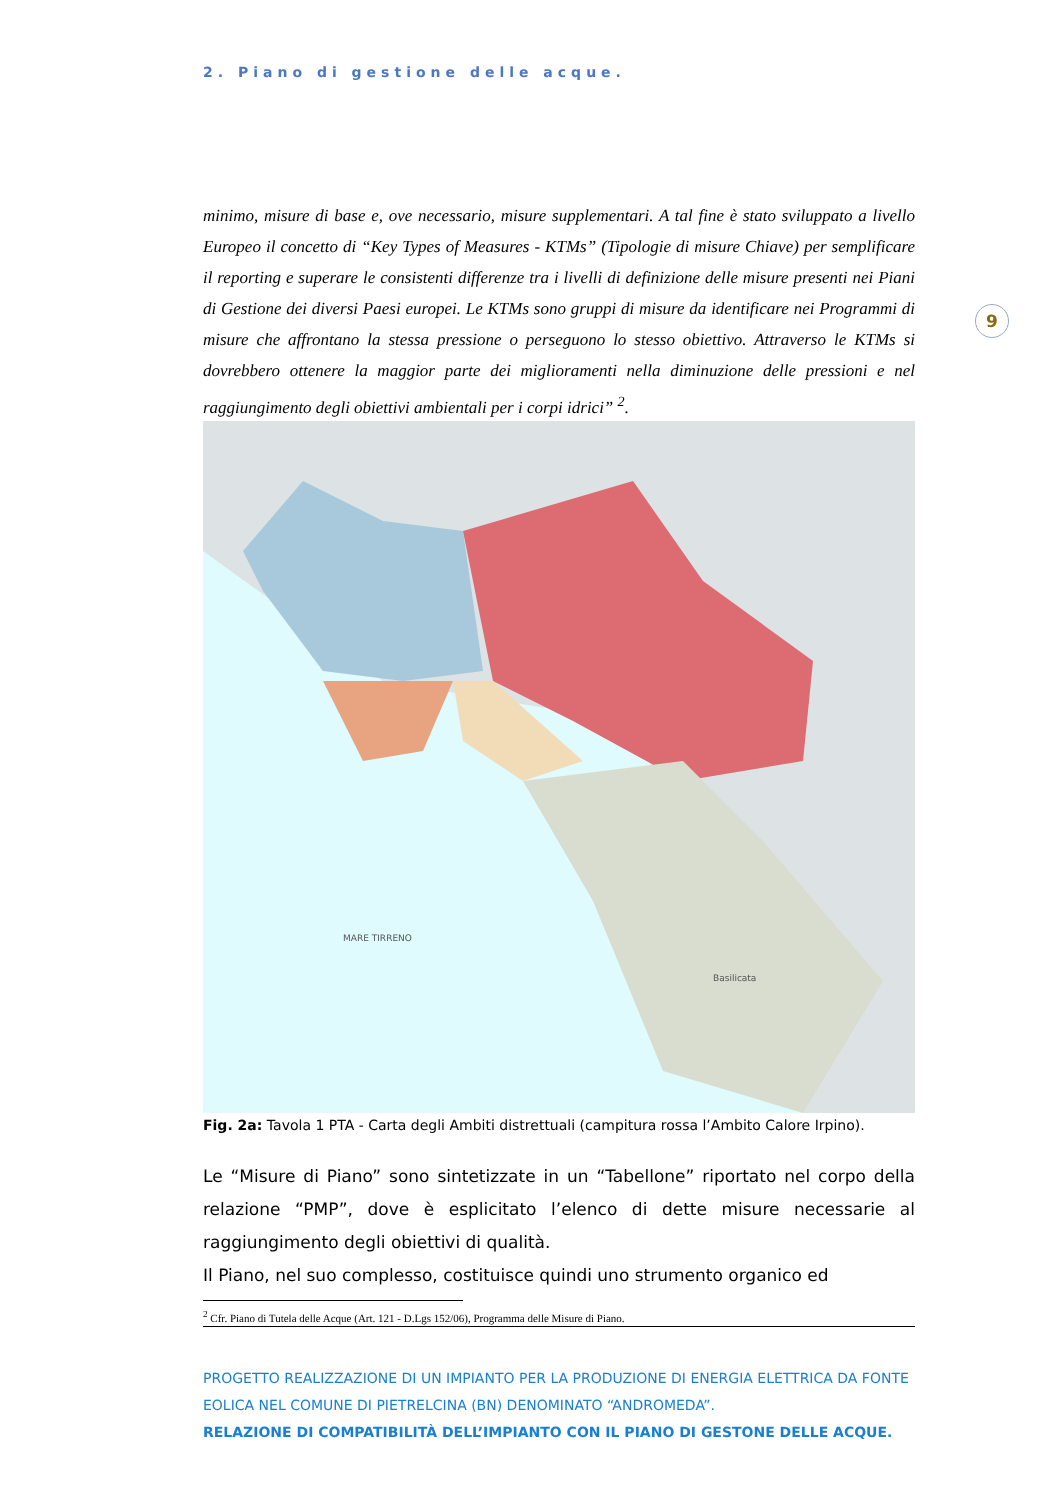2. Piano di gestione delle acque.
minimo, misure di base e, ove necessario, misure supplementari. A tal fine è stato sviluppato a livello Europeo il concetto di “Key Types of Measures - KTMs” (Tipologie di misure Chiave) per semplificare il reporting e superare le consistenti differenze tra i livelli di definizione delle misure presenti nei Piani di Gestione dei diversi Paesi europei. Le KTMs sono gruppi di misure da identificare nei Programmi di misure che affrontano la stessa pressione o perseguono lo stesso obiettivo. Attraverso le KTMs si dovrebbero ottenere la maggior parte dei miglioramenti nella diminuzione delle pressioni e nel raggiungimento degli obiettivi ambientali per i corpi idrici” <sup>2</sup>.
9
Basilicata
MARE TIRRENO
Fig. 2a: Tavola 1 PTA - Carta degli Ambiti distrettuali (campitura rossa l’Ambito Calore Irpino).
Le “Misure di Piano” sono sintetizzate in un “Tabellone” riportato nel corpo della relazione “PMP”, dove è esplicitato l’elenco di dette misure necessarie al raggiungimento degli obiettivi di qualità.
Il Piano, nel suo complesso, costituisce quindi uno strumento organico ed
<sup>2</sup> Cfr. Piano di Tutela delle Acque (Art. 121 - D.Lgs 152/06), Programma delle Misure di Piano.
PROGETTO REALIZZAZIONE DI UN IMPIANTO PER LA PRODUZIONE DI ENERGIA ELETTRICA DA FONTE EOLICA NEL COMUNE DI PIETRELCINA (BN) DENOMINATO “ANDROMEDA”.
RELAZIONE DI COMPATIBILITÀ DELL’IMPIANTO CON IL PIANO DI GESTONE DELLE ACQUE.